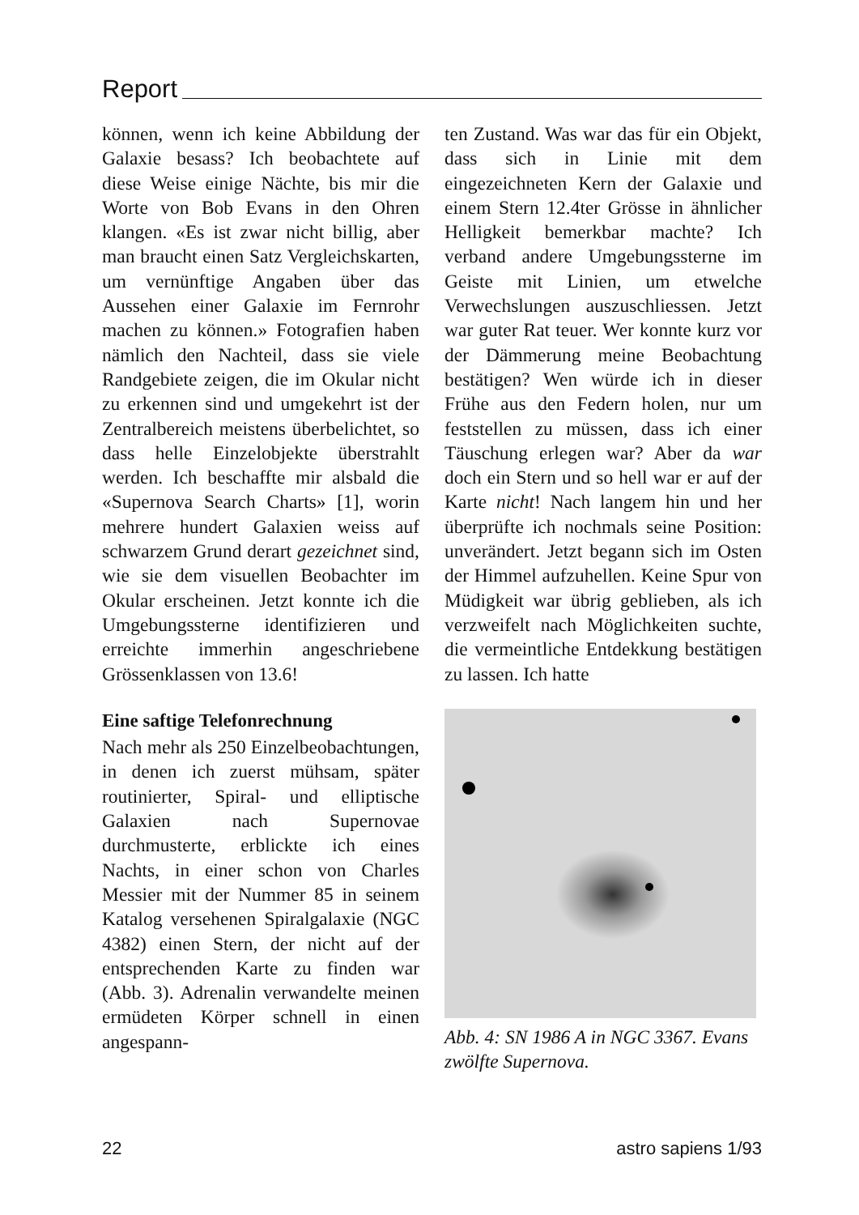Report
können, wenn ich keine Abbildung der Galaxie besass? Ich beobachtete auf diese Weise einige Nächte, bis mir die Worte von Bob Evans in den Ohren klangen. «Es ist zwar nicht billig, aber man braucht einen Satz Vergleichskarten, um vernünftige Angaben über das Aussehen einer Galaxie im Fernrohr machen zu können.» Fotografien haben nämlich den Nachteil, dass sie viele Randgebiete zeigen, die im Okular nicht zu erkennen sind und umgekehrt ist der Zentralbereich meistens überbelichtet, so dass helle Einzelobjekte überstrahlt werden. Ich beschaffte mir alsbald die «Supernova Search Charts» [1], worin mehrere hundert Galaxien weiss auf schwarzem Grund derart gezeichnet sind, wie sie dem visuellen Beobachter im Okular erscheinen. Jetzt konnte ich die Umgebungssterne identifizieren und erreichte immerhin angeschriebene Grössenklassen von 13.6!
Eine saftige Telefonrechnung
Nach mehr als 250 Einzelbeobachtungen, in denen ich zuerst mühsam, später routinierter, Spiral- und elliptische Galaxien nach Supernovae durchmusterte, erblickte ich eines Nachts, in einer schon von Charles Messier mit der Nummer 85 in seinem Katalog versehenen Spiralgalaxie (NGC 4382) einen Stern, der nicht auf der entsprechenden Karte zu finden war (Abb. 3). Adrenalin verwandelte meinen ermüdeten Körper schnell in einen angespann-
ten Zustand. Was war das für ein Objekt, dass sich in Linie mit dem eingezeichneten Kern der Galaxie und einem Stern 12.4ter Grösse in ähnlicher Helligkeit bemerkbar machte? Ich verband andere Umgebungssterne im Geiste mit Linien, um etwelche Verwechslungen auszuschliessen. Jetzt war guter Rat teuer. Wer konnte kurz vor der Dämmerung meine Beobachtung bestätigen? Wen würde ich in dieser Frühe aus den Federn holen, nur um feststellen zu müssen, dass ich einer Täuschung erlegen war? Aber da war doch ein Stern und so hell war er auf der Karte nicht! Nach langem hin und her überprüfte ich nochmals seine Position: unverändert. Jetzt begann sich im Osten der Himmel aufzuhellen. Keine Spur von Müdigkeit war übrig geblieben, als ich verzweifelt nach Möglichkeiten suchte, die vermeintliche Entdekkung bestätigen zu lassen. Ich hatte
Abb. 4: SN 1986 A in NGC 3367. Evans zwölfte Supernova.
22 astro sapiens 1/93